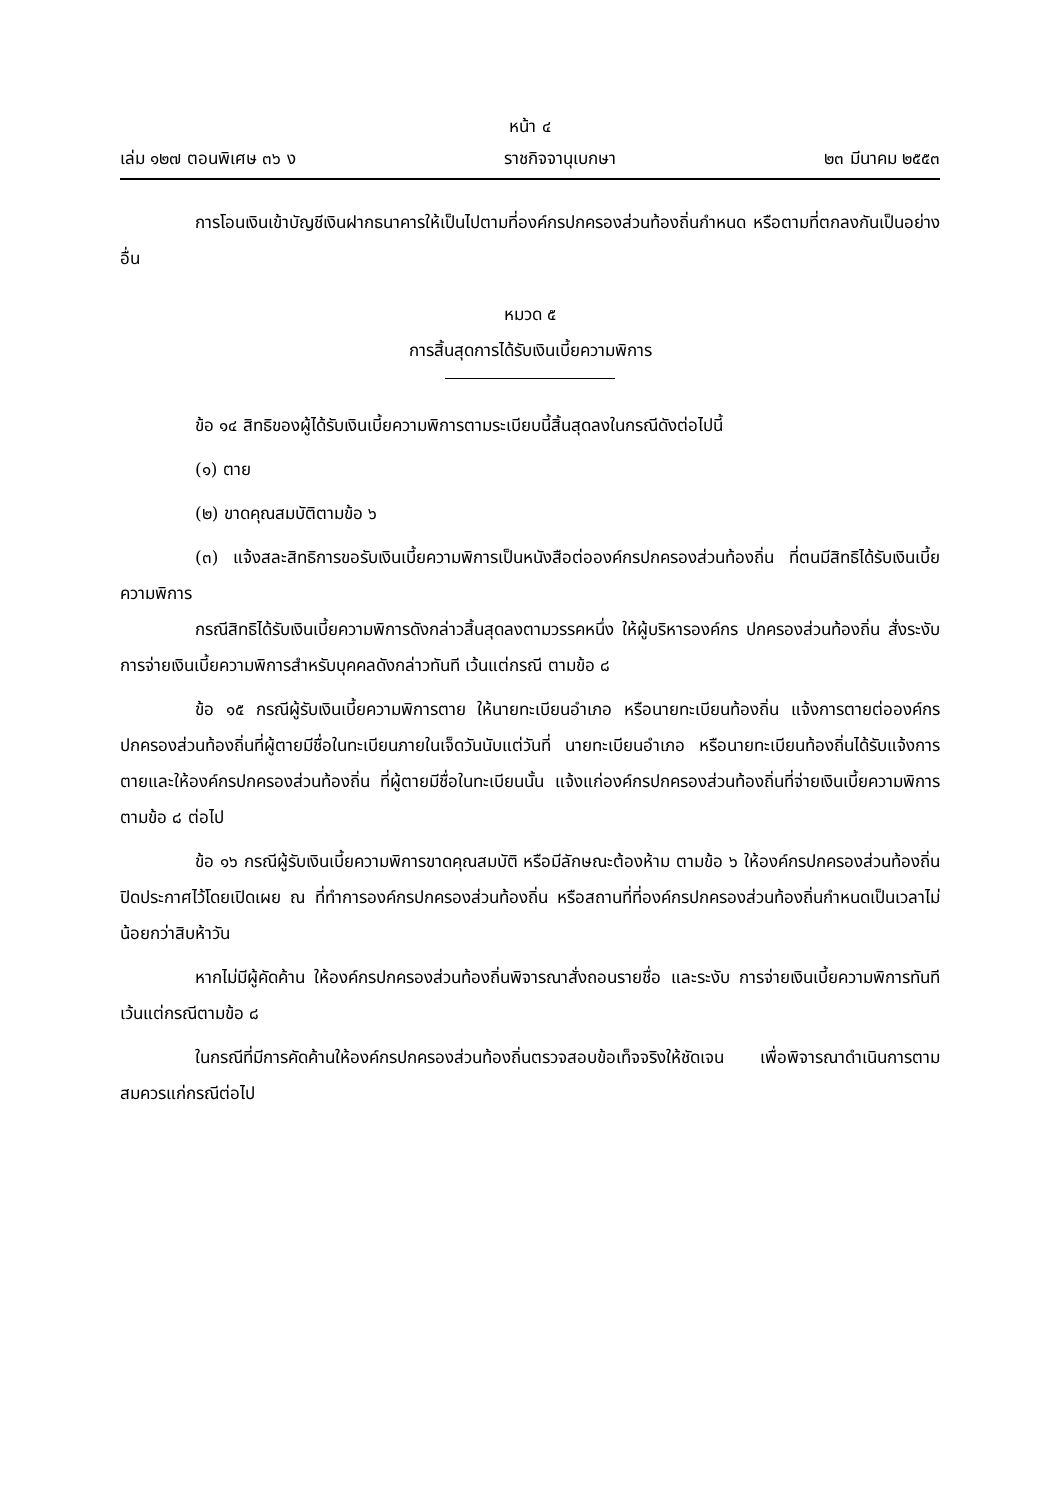หน้า ๔
เล่ม ๑๒๗ ตอนพิเศษ ๓๖ ง ราชกิจจานุเบกษา ๒๓ มีนาคม ๒๕๕๓
การโอนเงินเข้าบัญชีเงินฝากธนาคารให้เป็นไปตามที่องค์กรปกครองส่วนท้องถิ่นกำหนด หรือตามที่ตกลงกันเป็นอย่างอื่น
หมวด ๕
การสิ้นสุดการได้รับเงินเบี้ยความพิการ
ข้อ ๑๔ สิทธิของผู้ได้รับเงินเบี้ยความพิการตามระเบียบนี้สิ้นสุดลงในกรณีดังต่อไปนี้
(๑) ตาย
(๒) ขาดคุณสมบัติตามข้อ ๖
(๓) แจ้งสละสิทธิการขอรับเงินเบี้ยความพิการเป็นหนังสือต่อองค์กรปกครองส่วนท้องถิ่น ที่ตนมีสิทธิได้รับเงินเบี้ยความพิการ
กรณีสิทธิได้รับเงินเบี้ยความพิการดังกล่าวสิ้นสุดลงตามวรรคหนึ่ง ให้ผู้บริหารองค์กร ปกครองส่วนท้องถิ่น สั่งระงับการจ่ายเงินเบี้ยความพิการสำหรับบุคคลดังกล่าวทันที เว้นแต่กรณี ตามข้อ ๘
ข้อ ๑๕ กรณีผู้รับเงินเบี้ยความพิการตาย ให้นายทะเบียนอำเภอ หรือนายทะเบียนท้องถิ่น แจ้งการตายต่อองค์กรปกครองส่วนท้องถิ่นที่ผู้ตายมีชื่อในทะเบียนภายในเจ็ดวันนับแต่วันที่ นายทะเบียนอำเภอ หรือนายทะเบียนท้องถิ่นได้รับแจ้งการตายและให้องค์กรปกครองส่วนท้องถิ่น ที่ผู้ตายมีชื่อในทะเบียนนั้น แจ้งแก่องค์กรปกครองส่วนท้องถิ่นที่จ่ายเงินเบี้ยความพิการตามข้อ ๘ ต่อไป
ข้อ ๑๖ กรณีผู้รับเงินเบี้ยความพิการขาดคุณสมบัติ หรือมีลักษณะต้องห้าม ตามข้อ ๖ ให้องค์กรปกครองส่วนท้องถิ่นปิดประกาศไว้โดยเปิดเผย ณ ที่ทำการองค์กรปกครองส่วนท้องถิ่น หรือสถานที่ที่องค์กรปกครองส่วนท้องถิ่นกำหนดเป็นเวลาไม่น้อยกว่าสิบห้าวัน
หากไม่มีผู้คัดค้าน ให้องค์กรปกครองส่วนท้องถิ่นพิจารณาสั่งถอนรายชื่อ และระงับ การจ่ายเงินเบี้ยความพิการทันที เว้นแต่กรณีตามข้อ ๘
ในกรณีที่มีการคัดค้านให้องค์กรปกครองส่วนท้องถิ่นตรวจสอบข้อเท็จจริงให้ชัดเจน เพื่อพิจารณาดำเนินการตามสมควรแก่กรณีต่อไป